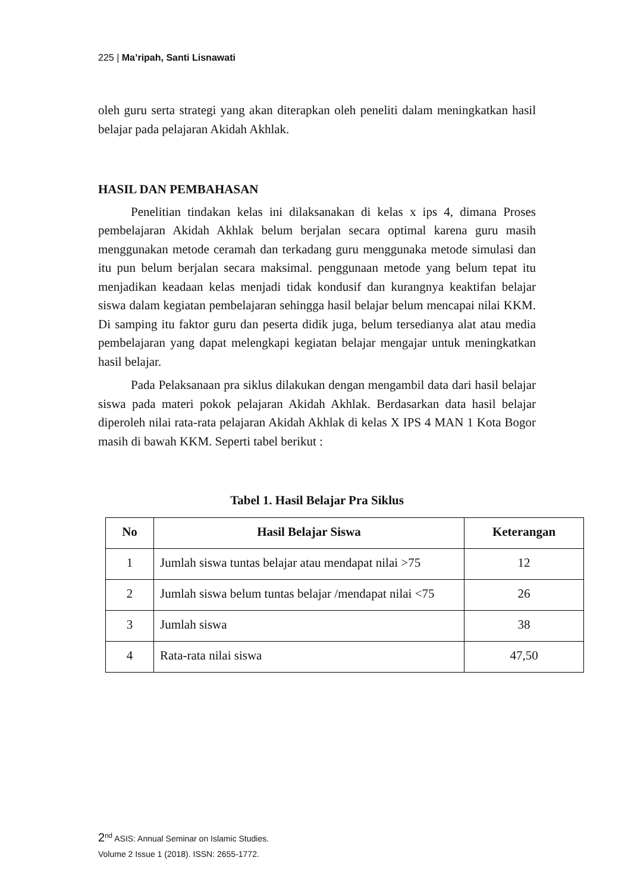225 | Ma’ripah, Santi Lisnawati
oleh guru serta strategi yang akan diterapkan oleh peneliti dalam meningkatkan hasil belajar pada pelajaran Akidah Akhlak.
HASIL DAN PEMBAHASAN
Penelitian tindakan kelas ini dilaksanakan di kelas x ips 4, dimana Proses pembelajaran Akidah Akhlak belum berjalan secara optimal karena guru masih menggunakan metode ceramah dan terkadang guru menggunaka metode simulasi dan itu pun belum berjalan secara maksimal. penggunaan metode yang belum tepat itu menjadikan keadaan kelas menjadi tidak kondusif dan kurangnya keaktifan belajar siswa dalam kegiatan pembelajaran sehingga hasil belajar belum mencapai nilai KKM. Di samping itu faktor guru dan peserta didik juga, belum tersedianya alat atau media pembelajaran yang dapat melengkapi kegiatan belajar mengajar untuk meningkatkan hasil belajar.
Pada Pelaksanaan pra siklus dilakukan dengan mengambil data dari hasil belajar siswa pada materi pokok pelajaran Akidah Akhlak. Berdasarkan data hasil belajar diperoleh nilai rata-rata pelajaran Akidah Akhlak di kelas X IPS 4 MAN 1 Kota Bogor masih di bawah KKM. Seperti tabel berikut :
Tabel 1. Hasil Belajar Pra Siklus
| No | Hasil Belajar Siswa | Keterangan |
| --- | --- | --- |
| 1 | Jumlah siswa tuntas belajar atau mendapat nilai >75 | 12 |
| 2 | Jumlah siswa belum tuntas belajar /mendapat nilai <75 | 26 |
| 3 | Jumlah siswa | 38 |
| 4 | Rata-rata nilai siswa | 47,50 |
2<sup>nd</sup> ASIS: Annual Seminar on Islamic Studies.
Volume 2 Issue 1 (2018). ISSN: 2655-1772.